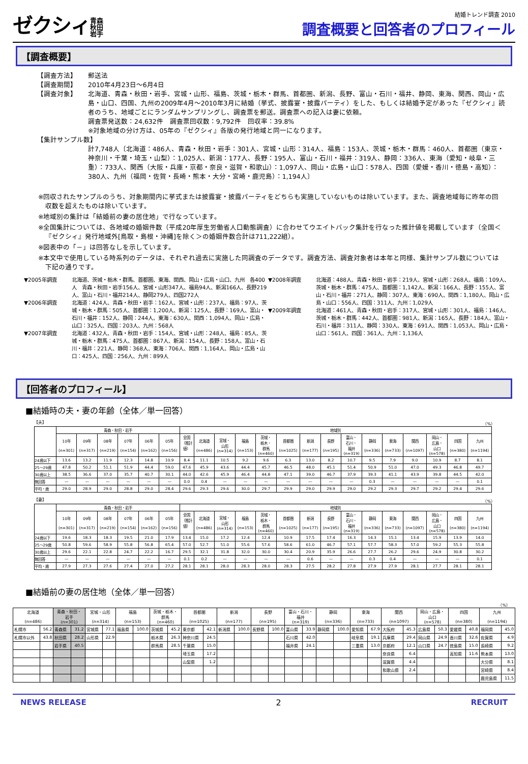ゼクシィ青森
秋田
岩手
結婚トレンド調査 2010
調査概要と回答者のプロフィール
【調査概要】
【調査方法】 郵送法
【調査期間】 2010年4月23日～6月4日
【調査対象】 北海道、青森・秋田・岩手、宮城・山形、福島、茨城・栃木・群馬、首都圏、新潟、長野、富山・石川・福井、静岡、東海、関西、岡山・広島・山口、四国、九州の2009年4月～2010年3月に結婚（挙式、披露宴・披露パーティ）をした、もしくは結婚予定があった『ゼクシィ』読者のうち、地域ごとにランダムサンプリングし、調査票を郵送。調査票への記入は妻に依頼。
調査票発送数：24,632件　調査票回収数：9,792件　回収率：39.8%
※対象地域の分け方は、05年の『ゼクシィ』各版の発行地域と同一になります。
【集計サンプル数】
計7,748人〔北海道：486人、青森・秋田・岩手：301人、宮城・山形：314人、福島：153人、茨城・栃木・群馬：460人、首都圏（東京・神奈川・千葉・埼玉・山梨）：1,025人、新潟：177人、長野：195人、富山・石川・福井：319人、静岡：336人、東海（愛知・岐阜・三重）：733人、関西（大阪・兵庫・京都・奈良・滋賀・和歌山）：1,097人、岡山・広島・山口：578人、四国（愛媛・香川・徳島・高知）：380人、九州（福岡・佐賀・長崎・熊本・大分・宮崎・鹿児島）：1,194人〕
※回収されたサンプルのうち、対象期間内に挙式または披露宴・披露パーティをどちらも実施していないものは除いています。また、調査地域毎に昨年の回収数を超えたものは除いています。
※地域別の集計は「結婚前の妻の居住地」で行なっています。
※全国集計については、各地域の婚姻件数（平成20年厚生労働省人口動態調査）に合わせてウエイトバック集計を行なった推計値を掲載しています（全国＜『ゼクシィ』発行地域外[鳥取・島根・沖縄]を除く＞の婚姻件数合計は711,222組）。
※図表中の「－」は回答なしを示しています。
※本文中で使用している時系列のデータは、それぞれ過去に実施した同調査のデータです。調査方法、調査対象者は本年と同様、集計サンプル数については下記の通りです。
▼2005年調査 北海道、茨城・栃木・群馬、首都圏、東海、関西、岡山・広島・山口、九州　各400人　青森・秋田・岩手156人、宮城・山形347人、福島94人、新潟166人、長野219人、富山・石川・福井214人、静岡279人、四国272人
▼2006年調査 北海道：424人、青森・秋田・岩手：162人、宮城・山形：237人、福島：97人、茨城・栃木・群馬：505人、首都圏：1,200人、新潟：125人、長野：169人、富山・石川・福井：152人、静岡：244人、東海：630人、関西：1,094人、岡山・広島・山口：325人、四国：203人、九州：568人
▼2007年調査 北海道：432人、青森・秋田・岩手：154人、宮城・山形：248人、福島：85人、茨城・栃木・群馬：475人、首都圏：867人、新潟：154人、長野：158人、富山・石川・福井：221人、静岡：368人、東海：706人、関西：1,164人、岡山・広島・山口：425人、四国：256人、九州：899人
▼2008年調査 北海道：488人、青森・秋田・岩手：219人、宮城・山形：268人、福島：109人、茨城・栃木・群馬：475人、首都圏：1,142人、新潟：166人、長野：155人、富山・石川・福井：271人、静岡：307人、東海：690人、関西：1,180人、岡山・広島・山口：556人、四国：311人、九州：1,029人
▼2009年調査 北海道：461人、青森・秋田・岩手：317人、宮城・山形：301人、福島：146人、茨城・栃木・群馬：442人、首都圏：981人、新潟：165人、長野：184人、富山・石川・福井：311人、静岡：330人、東海：691人、関西：1,053人、岡山・広島・山口：561人、四国：361人、九州：1,136人
【回答者のプロフィール】
■結婚時の夫・妻の年齢（全体／単一回答）
【夫】 （%）
| | 青森・秋田・岩手 | | | | | | 地域別 | | | | | | | | | | | | | | |
| --- | --- | --- | --- | --- | --- | --- | --- | --- | --- | --- | --- | --- | --- | --- | --- | --- | --- | --- | --- | --- | --- |
| | 10年 (n=301) | 09年 (n=317) | 08年 (n=219) | 07年 (n=154) | 06年 (n=162) | 05年 (n=156) | 全国 （推計 値） | 北海道 (n=486) | 宮城・ 山形 (n=314) | 福島 (n=153) | 茨城・ 栃木・ 群馬 (n=460) | 首都圏 (n=1025) | 新潟 (n=177) | 長野 (n=195) | 富山・ 石川・ 福井 (n=319) | 静岡 (n=336) | 東海 (n=733) | 関西 (n=1097) | 岡山・ 広島・ 山口 (n=578) | 四国 (n=380) | 九州 (n=1194) |
| 24歳以下 | 13.6 | 13.2 | 11.9 | 12.3 | 14.8 | 10.9 | 8.4 | 11.1 | 10.5 | 9.2 | 9.6 | 6.3 | 13.0 | 8.2 | 10.7 | 9.5 | 7.9 | 9.0 | 10.9 | 8.7 | 8.1 |
| 25～29歳 | 47.8 | 50.2 | 51.1 | 51.9 | 44.4 | 59.0 | 47.6 | 45.9 | 43.6 | 44.4 | 45.7 | 46.5 | 48.0 | 45.1 | 51.4 | 50.9 | 51.0 | 47.0 | 49.3 | 46.8 | 49.7 |
| 30歳以上 | 38.5 | 36.6 | 37.0 | 35.7 | 40.7 | 30.1 | 44.0 | 42.6 | 45.9 | 46.4 | 44.8 | 47.1 | 39.0 | 46.7 | 37.9 | 39.3 | 41.1 | 43.9 | 39.8 | 44.5 | 42.0 |
| 無回答 | — | — | — | — | — | — | 0.0 | 0.4 | — | — | — | — | — | — | — | 0.3 | — | — | — | — | 0.1 |
| 平均・歳 | 29.0 | 28.9 | 29.0 | 28.8 | 29.0 | 28.4 | 29.6 | 29.3 | 29.6 | 30.0 | 29.7 | 29.9 | 29.0 | 29.9 | 29.0 | 29.2 | 29.3 | 29.7 | 29.2 | 29.4 | 29.6 |
【妻】 （%）
| | 青森・秋田・岩手 | | | | | | 地域別 | | | | | | | | | | | | | | |
| --- | --- | --- | --- | --- | --- | --- | --- | --- | --- | --- | --- | --- | --- | --- | --- | --- | --- | --- | --- | --- | --- |
| | 10年 (n=301) | 09年 (n=317) | 08年 (n=219) | 07年 (n=154) | 06年 (n=162) | 05年 (n=156) | 全国 （推計 値） | 北海道 (n=486) | 宮城・ 山形 (n=314) | 福島 (n=153) | 茨城・ 栃木・ 群馬 (n=460) | 首都圏 (n=1025) | 新潟 (n=177) | 長野 (n=195) | 富山・ 石川・ 福井 (n=319) | 静岡 (n=336) | 東海 (n=733) | 関西 (n=1097) | 岡山・ 広島・ 山口 (n=578) | 四国 (n=380) | 九州 (n=1194) |
| 24歳以下 | 19.6 | 18.3 | 18.3 | 19.5 | 21.0 | 17.9 | 13.4 | 15.0 | 17.2 | 12.4 | 12.4 | 10.9 | 17.5 | 17.4 | 16.3 | 14.3 | 15.1 | 13.4 | 15.9 | 13.9 | 14.0 |
| 25～29歳 | 50.8 | 59.6 | 58.9 | 55.8 | 56.8 | 65.4 | 57.0 | 52.7 | 51.0 | 55.6 | 57.6 | 58.6 | 61.0 | 46.7 | 57.1 | 57.7 | 58.3 | 57.0 | 59.2 | 55.3 | 55.8 |
| 30歳以上 | 29.6 | 22.1 | 22.8 | 24.7 | 22.2 | 16.7 | 29.5 | 32.1 | 31.8 | 32.0 | 30.0 | 30.4 | 20.9 | 35.9 | 26.6 | 27.7 | 26.2 | 29.6 | 24.9 | 30.8 | 30.2 |
| 無回答 | — | — | — | — | — | — | 0.1 | 0.2 | — | — | — | — | 0.6 | — | — | 0.3 | 0.4 | — | — | — | 0.1 |
| 平均・歳 | 27.9 | 27.3 | 27.6 | 27.4 | 27.0 | 27.2 | 28.1 | 28.1 | 28.0 | 28.3 | 28.0 | 28.3 | 27.5 | 28.2 | 27.8 | 27.9 | 27.9 | 28.1 | 27.7 | 28.1 | 28.1 |
■結婚前の妻の居住地（全体／単一回答）
（%）
| 北海道 (n=486) | | 青森・秋田・ 岩手 (n=301) | | 宮城・山形 (n=314) | | 福島 (n=153) | | 茨城・栃木・ 群馬 (n=460) | | 首都圏 (n=1025) | | 新潟 (n=177) | | 長野 (n=195) | | 富山・石川・ 福井 (n=319) | | 静岡 (n=336) | | 東海 (n=733) | | 関西 (n=1097) | | 岡山・広島・ 山口 (n=578) | | 四国 (n=380) | | 九州 (n=1194) | |
| --- | --- | --- | --- | --- | --- | --- | --- | --- | --- | --- | --- | --- | --- | --- | --- | --- | --- | --- | --- | --- | --- | --- | --- | --- | --- | --- | --- | --- | --- |
| 札幌市 | 56.2 | 青森県 | 31.2 | 宮城県 | 77.1 | 福島県 | 100.0 | 茨城県 | 45.2 | 東京都 | 42.1 | 新潟県 | 100.0 | 長野県 | 100.0 | 富山県 | 33.9 | 静岡県 | 100.0 | 愛知県 | 67.9 | 大阪府 | 45.3 | 広島県 | 50.3 | 愛媛県 | 40.8 | 福岡県 | 45.0 |
| 札幌市以外 | 43.8 | 秋田県 | 28.2 | 山形県 | 22.9 | | | 栃木県 | 26.3 | 神奈川県 | 24.5 | | | | | 石川県 | 42.0 | | | 岐阜県 | 19.1 | 兵庫県 | 29.4 | 岡山県 | 24.9 | 香川県 | 32.6 | 佐賀県 | 4.9 |
| | | 岩手県 | 40.5 | | | | | 群馬県 | 28.5 | 千葉県 | 15.0 | | | | | 福井県 | 24.1 | | | 三重県 | 13.0 | 京都府 | 12.1 | 山口県 | 24.7 | 徳島県 | 15.0 | 長崎県 | 9.2 |
| | | | | | | | | | | 埼玉県 | 17.2 | | | | | | | | | | | 奈良県 | 6.4 | | | 高知県 | 11.6 | 熊本県 | 13.0 |
| | | | | | | | | | | 山梨県 | 1.2 | | | | | | | | | | | 滋賀県 | 4.4 | | | | | 大分県 | 8.1 |
| | | | | | | | | | | | | | | | | | | | | | | 和歌山県 | 2.4 | | | | | 宮崎県 | 8.4 |
| | | | | | | | | | | | | | | | | | | | | | | | | | | | | 鹿児島県 | 11.5 |
NEWS RELEASE 2 RECRUIT